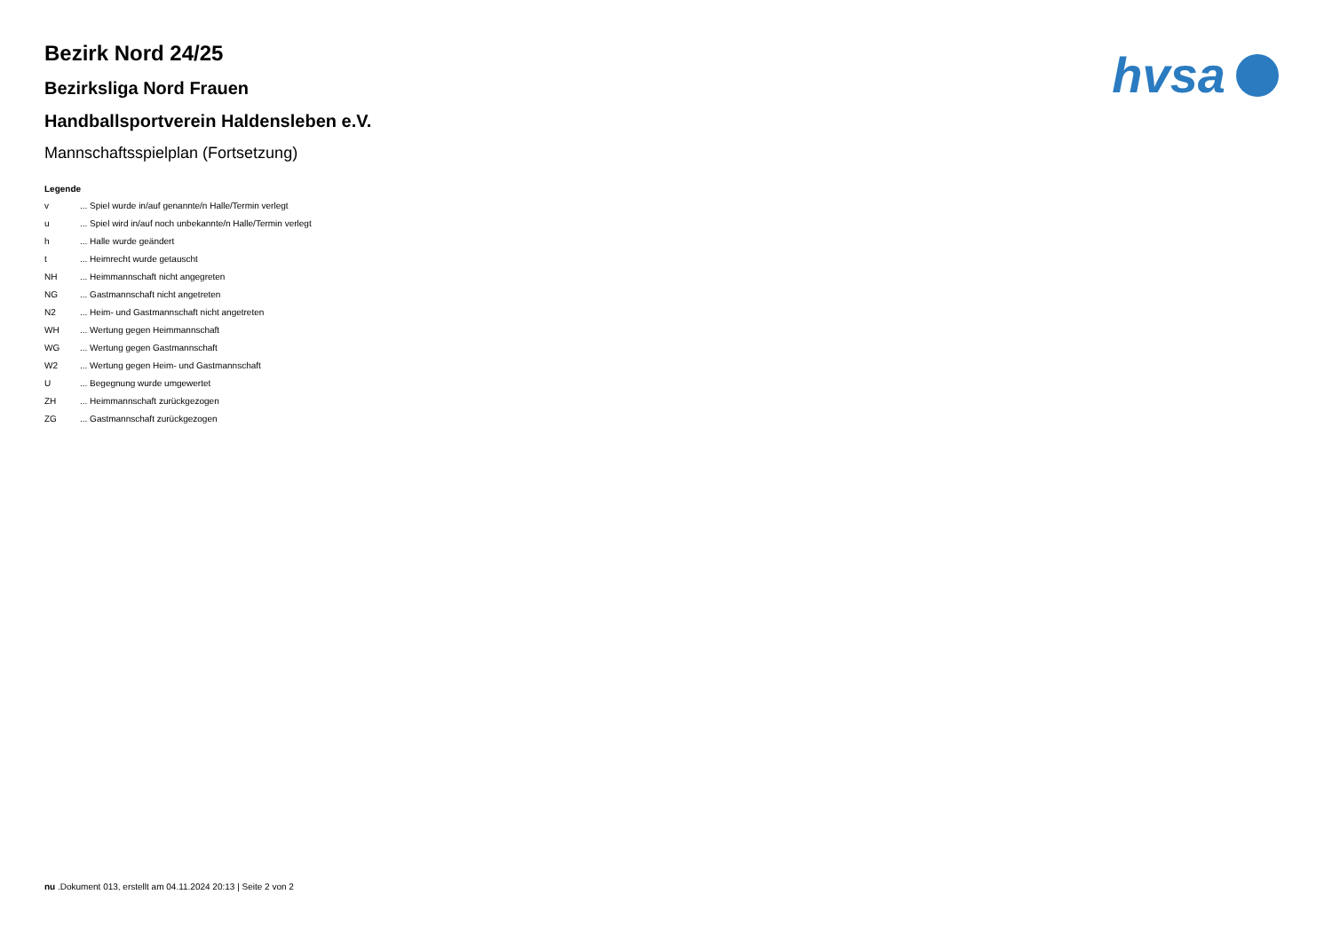hvsa
Bezirk Nord 24/25
Bezirksliga Nord Frauen
Handballsportverein Haldensleben e.V.
Mannschaftsspielplan (Fortsetzung)
Legende
v ... Spiel wurde in/auf genannte/n Halle/Termin verlegt
u ... Spiel wird in/auf noch unbekannte/n Halle/Termin verlegt
h ... Halle wurde geändert
t ... Heimrecht wurde getauscht
NH ... Heimmannschaft nicht angegreten
NG ... Gastmannschaft nicht angetreten
N2 ... Heim- und Gastmannschaft nicht angetreten
WH ... Wertung gegen Heimmannschaft
WG ... Wertung gegen Gastmannschaft
W2 ... Wertung gegen Heim- und Gastmannschaft
U ... Begegnung wurde umgewertet
ZH ... Heimmannschaft zurückgezogen
ZG ... Gastmannschaft zurückgezogen
nu .Dokument 013, erstellt am 04.11.2024 20:13 | Seite 2 von 2